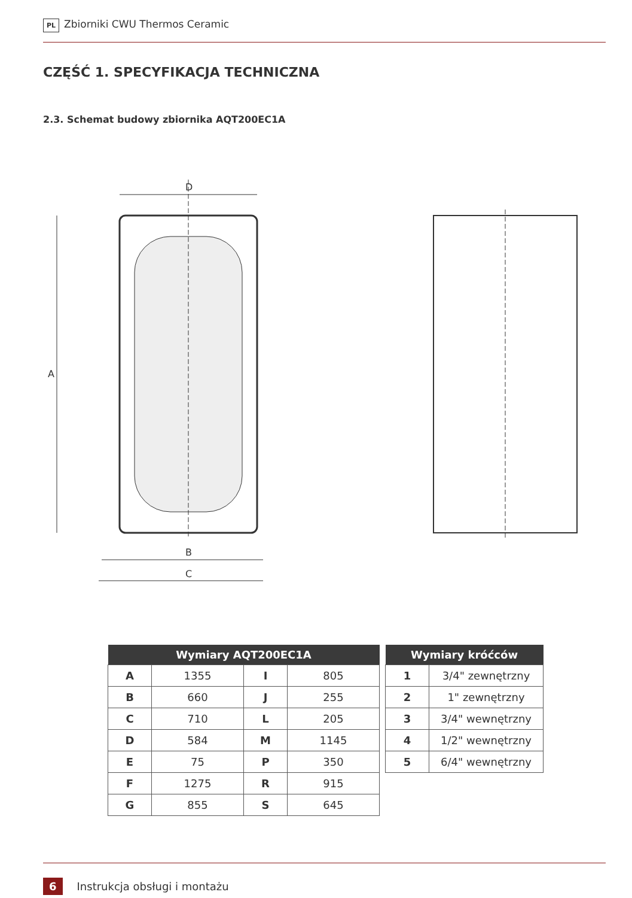PL Zbiorniki CWU Thermos Ceramic
CZĘŚĆ 1. SPECYFIKACJA TECHNICZNA
2.3. Schemat budowy zbiornika AQT200EC1A
D
A
B
C
| Wymiary AQT200EC1A | | | |
| --- | --- | --- | --- |
| A | 1355 | I | 805 |
| B | 660 | J | 255 |
| C | 710 | L | 205 |
| D | 584 | M | 1145 |
| E | 75 | P | 350 |
| F | 1275 | R | 915 |
| G | 855 | S | 645 |
| Wymiary króćców | |
| --- | --- |
| 1 | 3/4" zewnętrzny |
| 2 | 1" zewnętrzny |
| 3 | 3/4" wewnętrzny |
| 4 | 1/2" wewnętrzny |
| 5 | 6/4" wewnętrzny |
6 Instrukcja obsługi i montażu